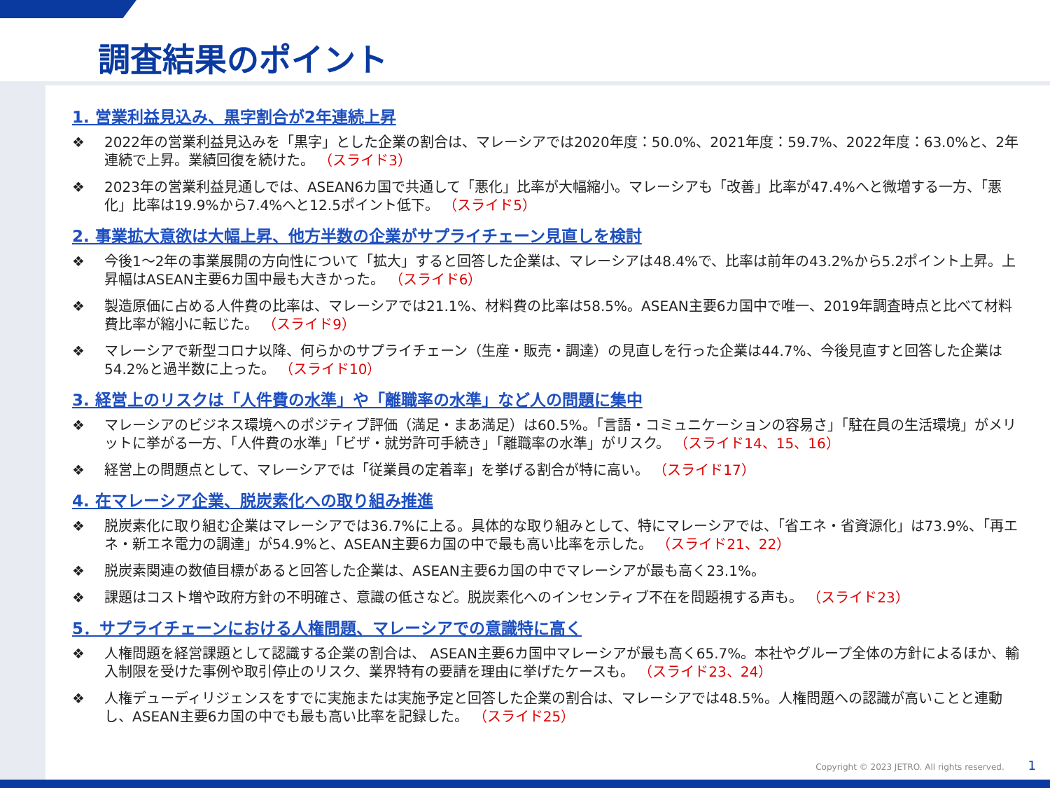調査結果のポイント
1. 営業利益見込み、黒字割合が2年連続上昇
❖ 2022年の営業利益見込みを「黒字」とした企業の割合は、マレーシアでは2020年度：50.0%、2021年度：59.7%、2022年度：63.0%と、2年連続で上昇。業績回復を続けた。 （スライド3）
❖ 2023年の営業利益見通しでは、ASEAN6カ国で共通して「悪化」比率が大幅縮小。マレーシアも「改善」比率が47.4%へと微増する一方、「悪化」比率は19.9%から7.4%へと12.5ポイント低下。 （スライド5）
2. 事業拡大意欲は大幅上昇、他方半数の企業がサプライチェーン見直しを検討
❖ 今後1～2年の事業展開の方向性について「拡大」すると回答した企業は、マレーシアは48.4%で、比率は前年の43.2%から5.2ポイント上昇。上昇幅はASEAN主要6カ国中最も大きかった。 （スライド6）
❖ 製造原価に占める人件費の比率は、マレーシアでは21.1%、材料費の比率は58.5%。ASEAN主要6カ国中で唯一、2019年調査時点と比べて材料費比率が縮小に転じた。 （スライド9）
❖ マレーシアで新型コロナ以降、何らかのサプライチェーン（生産・販売・調達）の見直しを行った企業は44.7%、今後見直すと回答した企業は54.2%と過半数に上った。 （スライド10）
3. 経営上のリスクは「人件費の水準」や「離職率の水準」など人の問題に集中
❖ マレーシアのビジネス環境へのポジティブ評価（満足・まあ満足）は60.5%。「言語・コミュニケーションの容易さ」「駐在員の生活環境」がメリットに挙がる一方、「人件費の水準」「ビザ・就労許可手続き」「離職率の水準」がリスク。 （スライド14、15、16）
❖ 経営上の問題点として、マレーシアでは「従業員の定着率」を挙げる割合が特に高い。 （スライド17）
4. 在マレーシア企業、脱炭素化への取り組み推進
❖ 脱炭素化に取り組む企業はマレーシアでは36.7%に上る。具体的な取り組みとして、特にマレーシアでは、「省エネ・省資源化」は73.9%、「再エネ・新エネ電力の調達」が54.9%と、ASEAN主要6カ国の中で最も高い比率を示した。 （スライド21、22）
❖ 脱炭素関連の数値目標があると回答した企業は、ASEAN主要6カ国の中でマレーシアが最も高く23.1%。
❖ 課題はコスト増や政府方針の不明確さ、意識の低さなど。脱炭素化へのインセンティブ不在を問題視する声も。 （スライド23）
5．サプライチェーンにおける人権問題、マレーシアでの意識特に高く
❖ 人権問題を経営課題として認識する企業の割合は、 ASEAN主要6カ国中マレーシアが最も高く65.7%。本社やグループ全体の方針によるほか、輸入制限を受けた事例や取引停止のリスク、業界特有の要請を理由に挙げたケースも。 （スライド23、24）
❖ 人権デューディリジェンスをすでに実施または実施予定と回答した企業の割合は、マレーシアでは48.5%。人権問題への認識が高いことと連動し、ASEAN主要6カ国の中でも最も高い比率を記録した。 （スライド25）
Copyright © 2023 JETRO. All rights reserved. 1